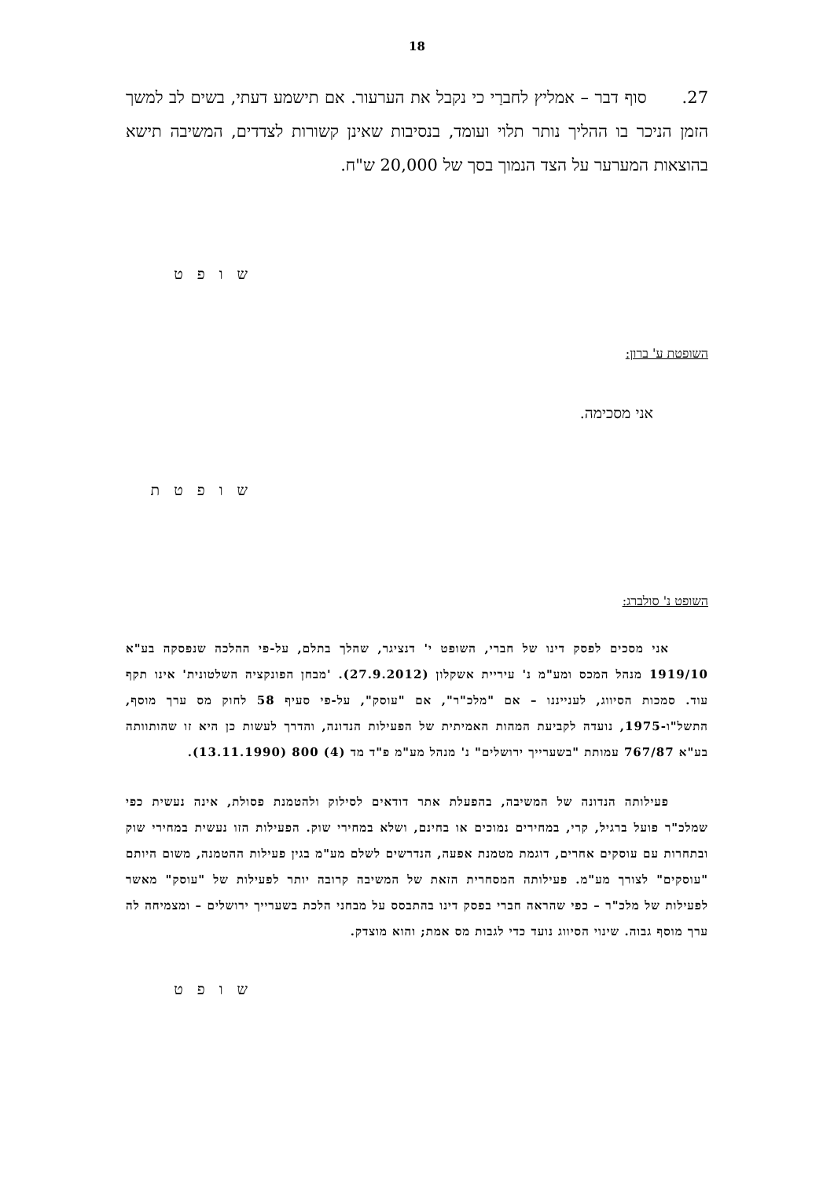18
27. סוף דבר – אמליץ לחברַי כי נקבל את הערעור. אם תישמע דעתי, בשים לב למשך הזמן הניכר בו ההליך נותר תלוי ועומד, בנסיבות שאינן קשורות לצדדים, המשיבה תישא בהוצאות המערער על הצד הנמוך בסך של 20,000 ש"ח.
ש ו פ ט
השופטת ע' ברון:
אני מסכימה.
ש ו פ ט ת
השופט נ' סולברג:
אני מסכים לפסק דינו של חברי, השופט י' דנציגר, שהלך בתלם, על-פי ההלכה שנפסקה בע"א 1919/10 מנהל המכס ומע"מ נ' עיריית אשקלון (27.9.2012). 'מבחן הפונקציה השלטונית' אינו תקף עוד. סמכות הסיווג, לענייננו – אם "מלכ"ר", אם "עוסק", על-פי סעיף 58 לחוק מס ערך מוסף, התשל"ו-1975, נועדה לקביעת המהות האמיתית של הפעילות הנדונה, והדרך לעשות כן היא זו שהותוותה בע"א 767/87 עמותת "בשערייך ירושלים" נ' מנהל מע"מ פ"ד מד (4) 800 (13.11.1990).
פעילותה הנדונה של המשיבה, בהפעלת אתר דודאים לסילוק ולהטמנת פסולת, אינה נעשית כפי שמלכ"ר פועל ברגיל, קרי, במחירים נמוכים או בחינם, ושלא במחירי שוק. הפעילות הזו נעשית במחירי שוק ובתחרות עם עוסקים אחרים, דוגמת מטמנת אפעה, הנדרשים לשלם מע"מ בגין פעילות ההטמנה, משום היותם "עוסקים" לצורך מע"מ. פעילותה המסחרית הזאת של המשיבה קרובה יותר לפעילות של "עוסק" מאשר לפעילות של מלכ"ר – כפי שהראה חברי בפסק דינו בהתבסס על מבחני הלכת בשערייך ירושלים – ומצמיחה לה ערך מוסף גבוה. שינוי הסיווג נועד כדי לגבות מס אמת; והוא מוצדק.
ש ו פ ט